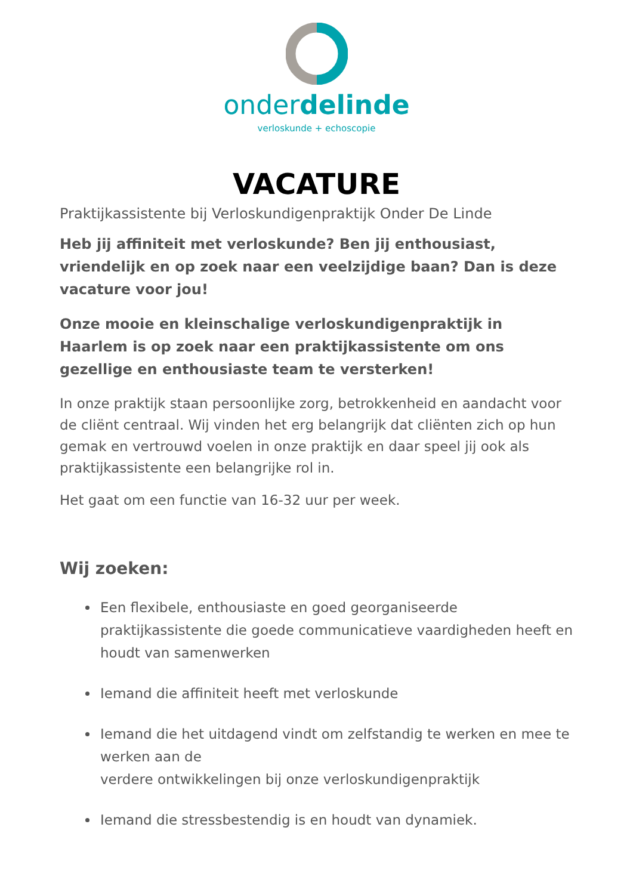onderdelinde
verloskunde + echoscopie
VACATURE
Praktijkassistente bij Verloskundigenpraktijk Onder De Linde
Heb jij affiniteit met verloskunde? Ben jij enthousiast, vriendelijk en op zoek naar een veelzijdige baan? Dan is deze vacature voor jou!
Onze mooie en kleinschalige verloskundigenpraktijk in Haarlem is op zoek naar een praktijkassistente om ons gezellige en enthousiaste team te versterken!
In onze praktijk staan persoonlijke zorg, betrokkenheid en aandacht voor de cliënt centraal. Wij vinden het erg belangrijk dat cliënten zich op hun gemak en vertrouwd voelen in onze praktijk en daar speel jij ook als praktijkassistente een belangrijke rol in.
Het gaat om een functie van 16-32 uur per week.
Wij zoeken:
Een flexibele, enthousiaste en goed georganiseerde praktijkassistente die goede communicatieve vaardigheden heeft en houdt van samenwerken
Iemand die affiniteit heeft met verloskunde
Iemand die het uitdagend vindt om zelfstandig te werken en mee te werken aan de
verdere ontwikkelingen bij onze verloskundigenpraktijk
Iemand die stressbestendig is en houdt van dynamiek.